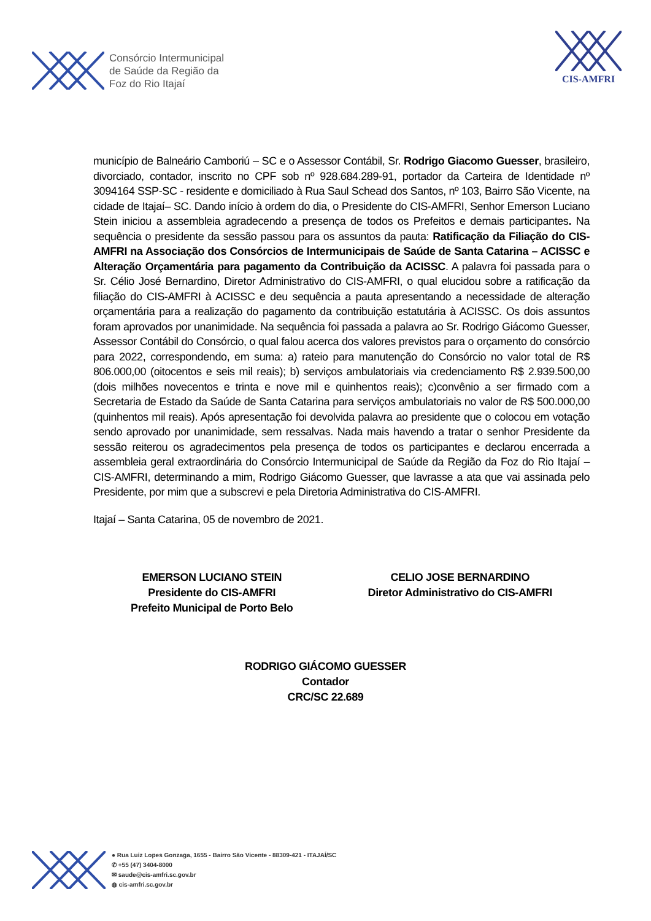Consórcio Intermunicipal
de Saúde da Região da
Foz do Rio Itajaí
CIS-AMFRI
município de Balneário Camboriú – SC e o Assessor Contábil, Sr. Rodrigo Giacomo Guesser, brasileiro, divorciado, contador, inscrito no CPF sob nº 928.684.289-91, portador da Carteira de Identidade nº 3094164 SSP-SC - residente e domiciliado à Rua Saul Schead dos Santos, nº 103, Bairro São Vicente, na cidade de Itajaí– SC. Dando início à ordem do dia, o Presidente do CIS-AMFRI, Senhor Emerson Luciano Stein iniciou a assembleia agradecendo a presença de todos os Prefeitos e demais participantes. Na sequência o presidente da sessão passou para os assuntos da pauta: Ratificação da Filiação do CIS-AMFRI na Associação dos Consórcios de Intermunicipais de Saúde de Santa Catarina – ACISSC e Alteração Orçamentária para pagamento da Contribuição da ACISSC. A palavra foi passada para o Sr. Célio José Bernardino, Diretor Administrativo do CIS-AMFRI, o qual elucidou sobre a ratificação da filiação do CIS-AMFRI à ACISSC e deu sequência a pauta apresentando a necessidade de alteração orçamentária para a realização do pagamento da contribuição estatutária à ACISSC. Os dois assuntos foram aprovados por unanimidade. Na sequência foi passada a palavra ao Sr. Rodrigo Giácomo Guesser, Assessor Contábil do Consórcio, o qual falou acerca dos valores previstos para o orçamento do consórcio para 2022, correspondendo, em suma: a) rateio para manutenção do Consórcio no valor total de R$ 806.000,00 (oitocentos e seis mil reais); b) serviços ambulatoriais via credenciamento R$ 2.939.500,00 (dois milhões novecentos e trinta e nove mil e quinhentos reais); c)convênio a ser firmado com a Secretaria de Estado da Saúde de Santa Catarina para serviços ambulatoriais no valor de R$ 500.000,00 (quinhentos mil reais). Após apresentação foi devolvida palavra ao presidente que o colocou em votação sendo aprovado por unanimidade, sem ressalvas. Nada mais havendo a tratar o senhor Presidente da sessão reiterou os agradecimentos pela presença de todos os participantes e declarou encerrada a assembleia geral extraordinária do Consórcio Intermunicipal de Saúde da Região da Foz do Rio Itajaí – CIS-AMFRI, determinando a mim, Rodrigo Giácomo Guesser, que lavrasse a ata que vai assinada pelo Presidente, por mim que a subscrevi e pela Diretoria Administrativa do CIS-AMFRI.
Itajaí – Santa Catarina, 05 de novembro de 2021.
EMERSON LUCIANO STEIN
Presidente do CIS-AMFRI
Prefeito Municipal de Porto Belo
CELIO JOSE BERNARDINO
Diretor Administrativo do CIS-AMFRI
RODRIGO GIÁCOMO GUESSER
Contador
CRC/SC 22.689
● Rua Luiz Lopes Gonzaga, 1655 - Bairro São Vicente - 88309-421 - ITAJAÍ/SC
✆ +55 (47) 3404-8000
✉ saude@cis-amfri.sc.gov.br
◍ cis-amfri.sc.gov.br